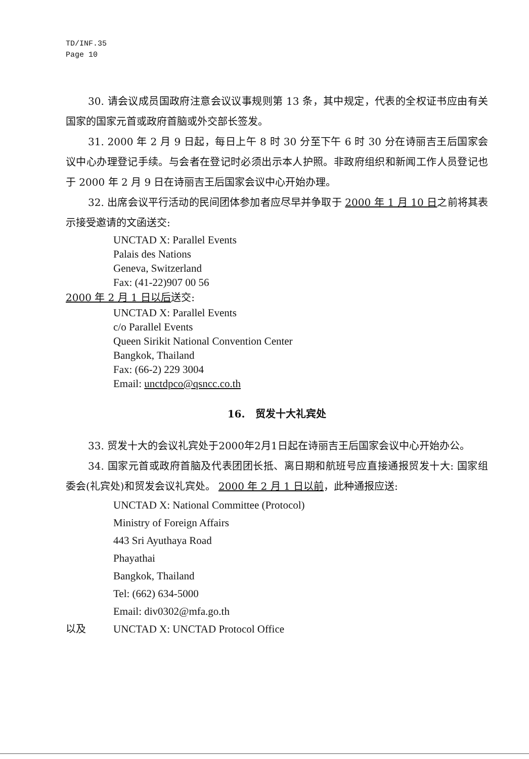TD/INF.35
Page 10
30. 请会议成员国政府注意会议议事规则第 13 条，其中规定，代表的全权证书应由有关国家的国家元首或政府首脑或外交部长签发。
31. 2000 年 2 月 9 日起，每日上午 8 时 30 分至下午 6 时 30 分在诗丽吉王后国家会议中心办理登记手续。与会者在登记时必须出示本人护照。非政府组织和新闻工作人员登记也于 2000 年 2 月 9 日在诗丽吉王后国家会议中心开始办理。
32. 出席会议平行活动的民间团体参加者应尽早并争取于 2000 年 1 月 10 日之前将其表示接受邀请的文函送交:
UNCTAD X: Parallel Events
Palais des Nations
Geneva, Switzerland
Fax: (41-22)907 00 56
2000 年 2 月 1 日以后送交:
UNCTAD X: Parallel Events
c/o Parallel Events
Queen Sirikit National Convention Center
Bangkok, Thailand
Fax: (66-2) 229 3004
Email: unctdpco@qsncc.co.th
16. 贸发十大礼宾处
33. 贸发十大的会议礼宾处于2000年2月1日起在诗丽吉王后国家会议中心开始办公。
34. 国家元首或政府首脑及代表团团长抵、离日期和航班号应直接通报贸发十大: 国家组委会(礼宾处)和贸发会议礼宾处。 2000 年 2 月 1 日以前，此种通报应送:
UNCTAD X: National Committee (Protocol)
Ministry of Foreign Affairs
443 Sri Ayuthaya Road
Phayathai
Bangkok, Thailand
Tel: (662) 634-5000
Email: div0302@mfa.go.th
以及 UNCTAD X: UNCTAD Protocol Office